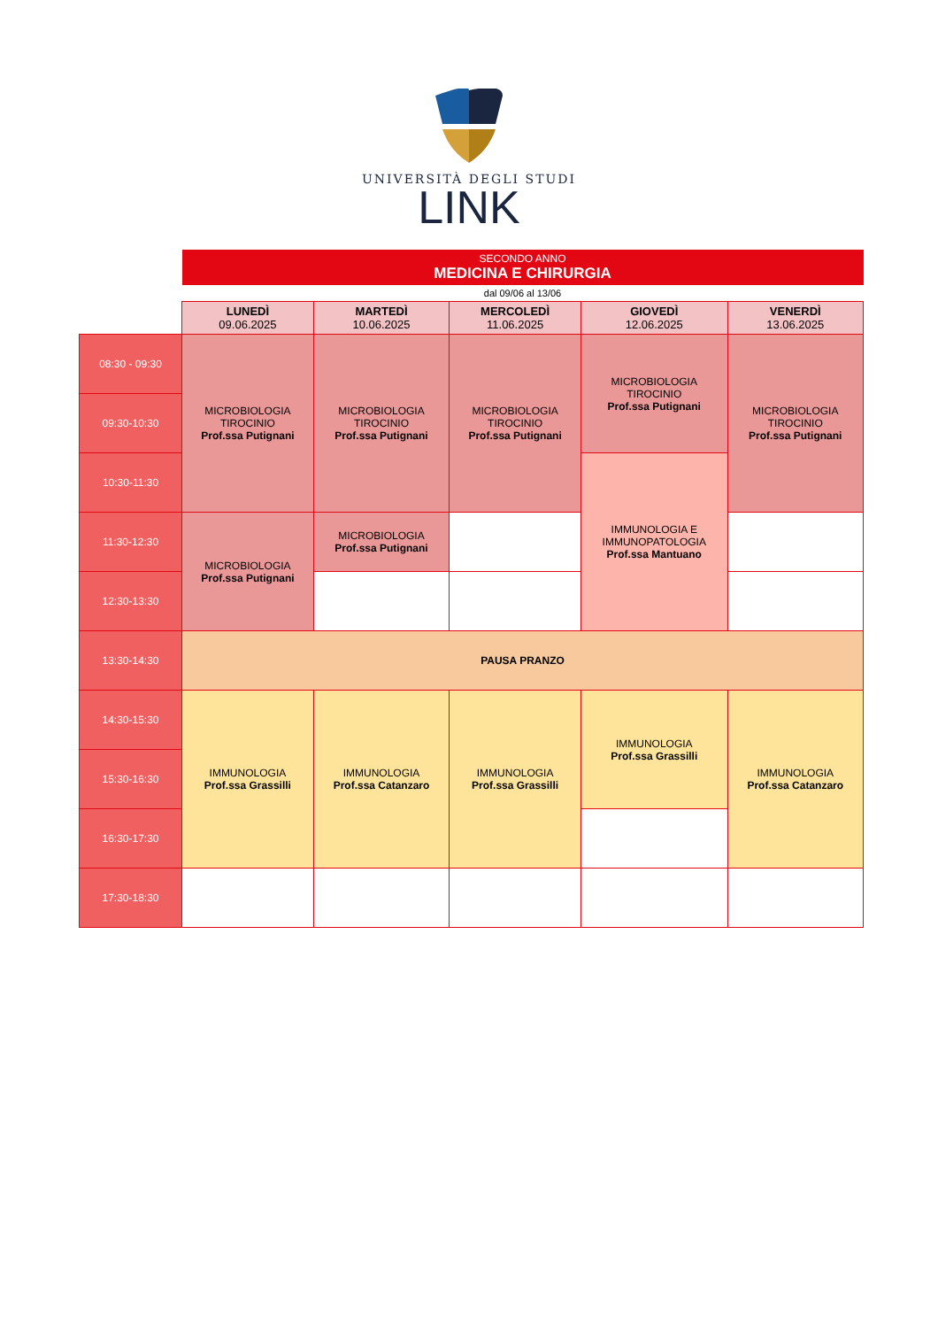UNIVERSITÀ DEGLI STUDI
LINK
| | SECONDO ANNO MEDICINA E CHIRURGIA | | | | |
| | dal 09/06 al 13/06 | | | | |
| | LUNEDÌ 09.06.2025 | MARTEDÌ 10.06.2025 | MERCOLEDÌ 11.06.2025 | GIOVEDÌ 12.06.2025 | VENERDÌ 13.06.2025 |
| 08:30 - 09:30 | MICROBIOLOGIA TIROCINIO Prof.ssa Putignani | MICROBIOLOGIA TIROCINIO Prof.ssa Putignani | MICROBIOLOGIA TIROCINIO Prof.ssa Putignani | MICROBIOLOGIA TIROCINIO Prof.ssa Putignani | MICROBIOLOGIA TIROCINIO Prof.ssa Putignani |
| 09:30-10:30 | | | | | |
| 10:30-11:30 | | | | IMMUNOLOGIA E IMMUNOPATOLOGIA Prof.ssa Mantuano | |
| 11:30-12:30 | MICROBIOLOGIA Prof.ssa Putignani | MICROBIOLOGIA Prof.ssa Putignani | | | |
| 12:30-13:30 | | | | | |
| 13:30-14:30 | PAUSA PRANZO | | | | |
| 14:30-15:30 | IMMUNOLOGIA Prof.ssa Grassilli | IMMUNOLOGIA Prof.ssa Catanzaro | IMMUNOLOGIA Prof.ssa Grassilli | IMMUNOLOGIA Prof.ssa Grassilli | IMMUNOLOGIA Prof.ssa Catanzaro |
| 15:30-16:30 | | | | | |
| 16:30-17:30 | | | | | |
| 17:30-18:30 | | | | | |